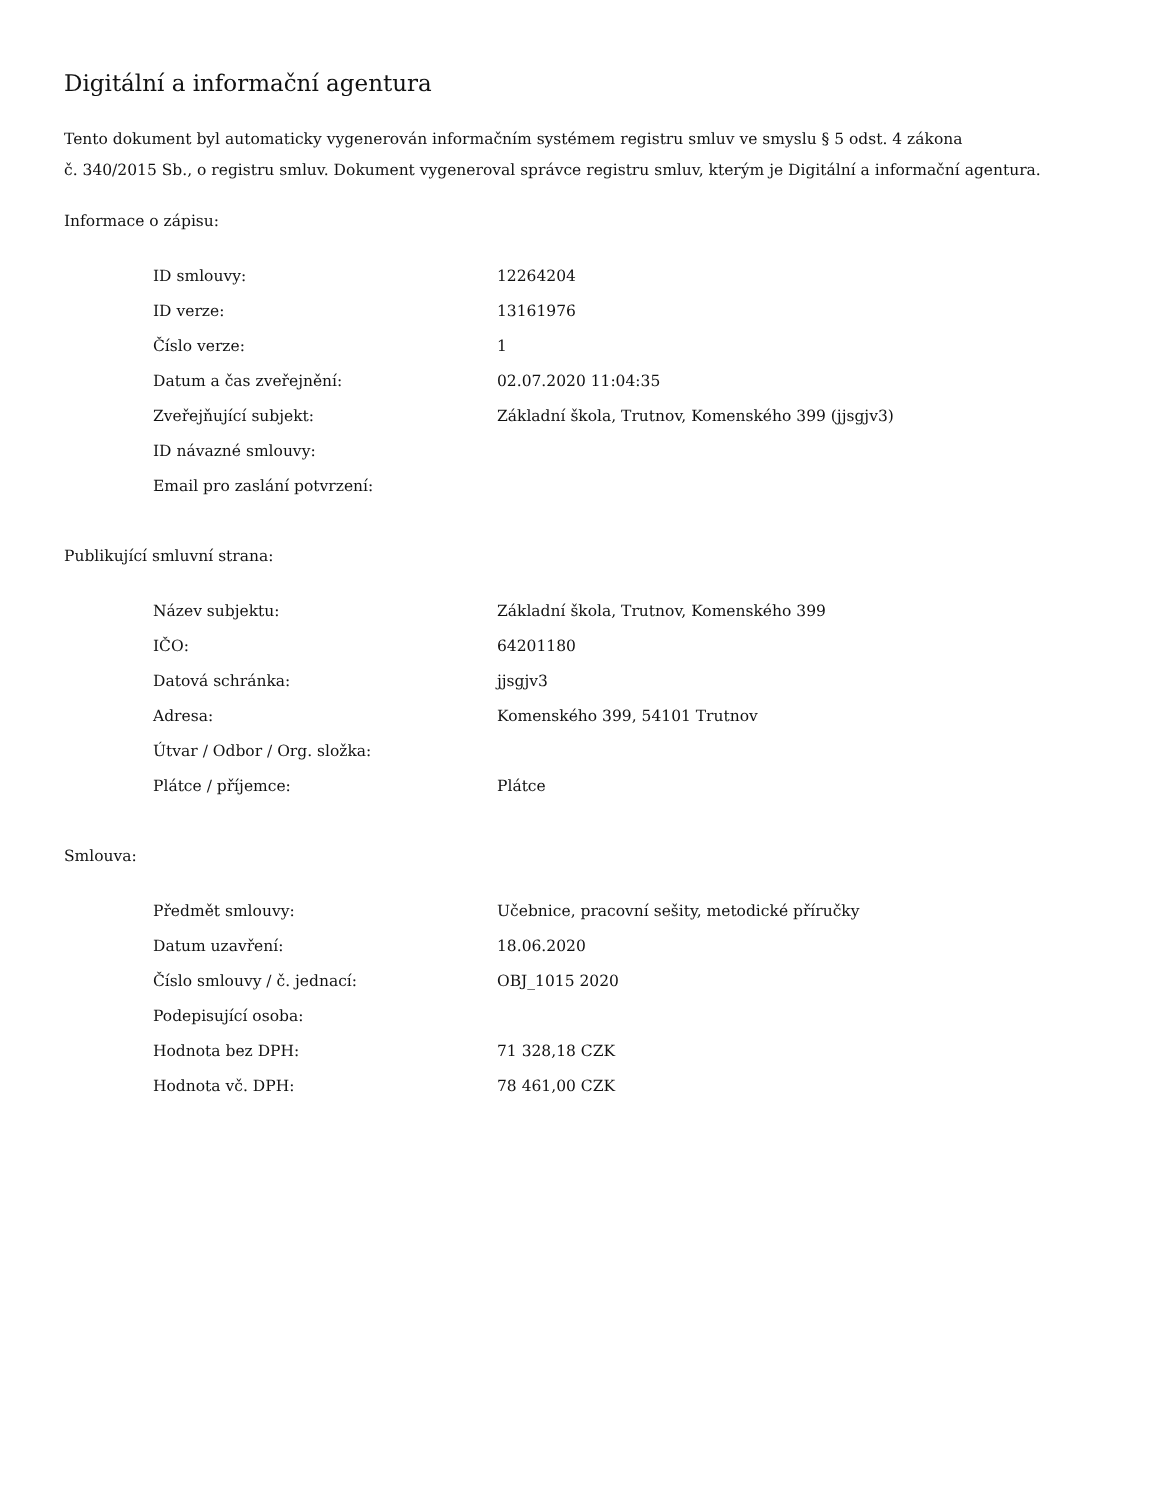Digitální a informační agentura
Tento dokument byl automaticky vygenerován informačním systémem registru smluv ve smyslu § 5 odst. 4 zákona
č. 340/2015 Sb., o registru smluv. Dokument vygeneroval správce registru smluv, kterým je Digitální a informační agentura.
Informace o zápisu:
| ID smlouvy: | 12264204 |
| ID verze: | 13161976 |
| Číslo verze: | 1 |
| Datum a čas zveřejnění: | 02.07.2020 11:04:35 |
| Zveřejňující subjekt: | Základní škola, Trutnov, Komenského 399 (jjsgjv3) |
| ID návazné smlouvy: | |
| Email pro zaslání potvrzení: | |
Publikující smluvní strana:
| Název subjektu: | Základní škola, Trutnov, Komenského 399 |
| IČO: | 64201180 |
| Datová schránka: | jjsgjv3 |
| Adresa: | Komenského 399, 54101 Trutnov |
| Útvar / Odbor / Org. složka: | |
| Plátce / příjemce: | Plátce |
Smlouva:
| Předmět smlouvy: | Učebnice, pracovní sešity, metodické příručky |
| Datum uzavření: | 18.06.2020 |
| Číslo smlouvy / č. jednací: | OBJ_1015 2020 |
| Podepisující osoba: | |
| Hodnota bez DPH: | 71 328,18 CZK |
| Hodnota vč. DPH: | 78 461,00 CZK |